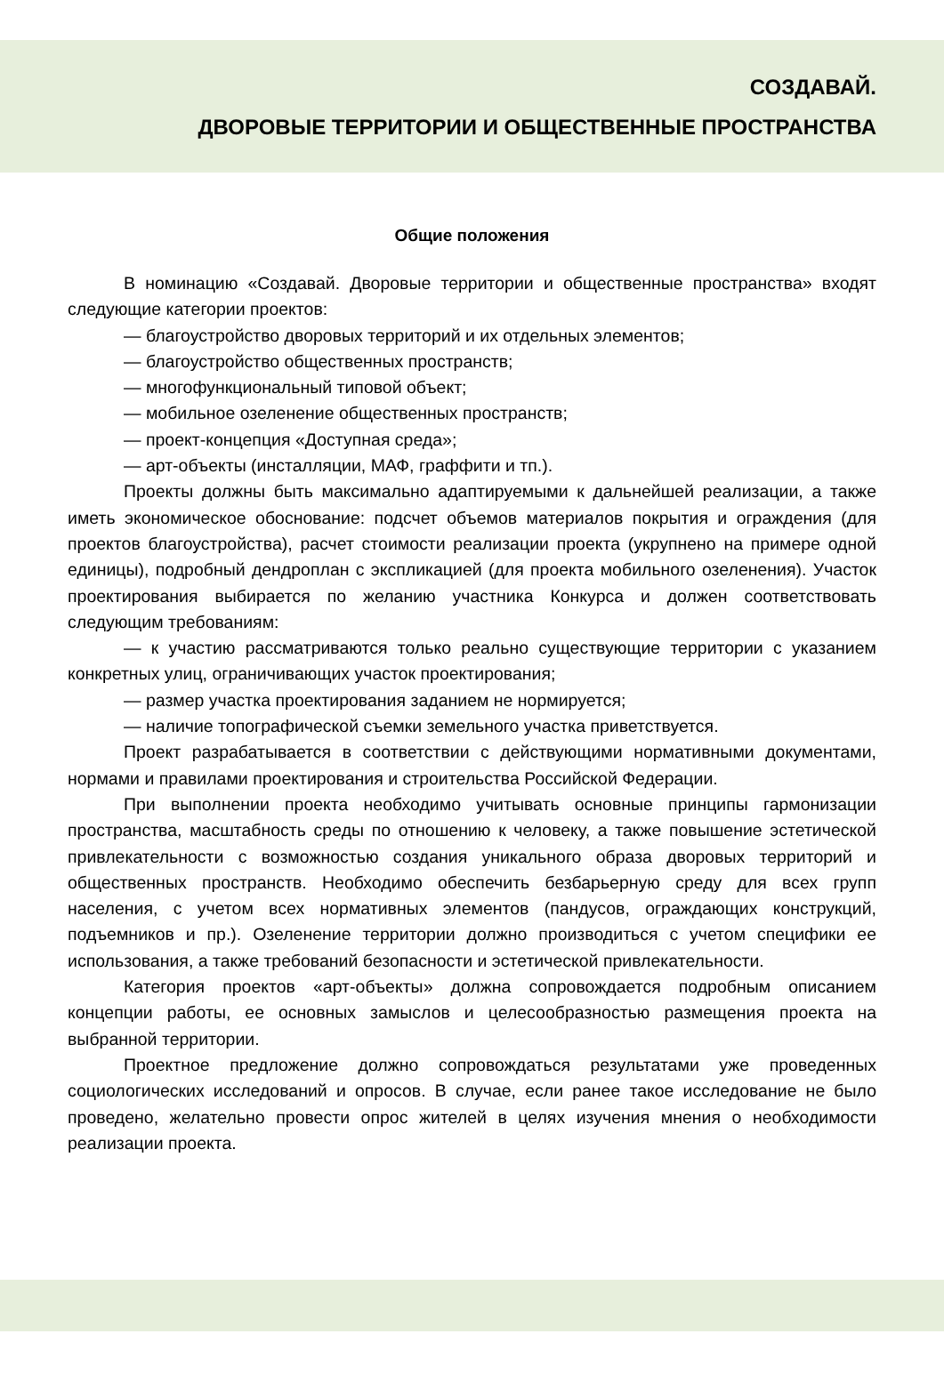СОЗДАВАЙ.
ДВОРОВЫЕ ТЕРРИТОРИИ И ОБЩЕСТВЕННЫЕ ПРОСТРАНСТВА
Общие положения
В номинацию «Создавай. Дворовые территории и общественные пространства» входят следующие категории проектов:
— благоустройство дворовых территорий и их отдельных элементов;
— благоустройство общественных пространств;
— многофункциональный типовой объект;
— мобильное озеленение общественных пространств;
— проект-концепция «Доступная среда»;
— арт-объекты (инсталляции, МАФ, граффити и тп.).
Проекты должны быть максимально адаптируемыми к дальнейшей реализации, а также иметь экономическое обоснование: подсчет объемов материалов покрытия и ограждения (для проектов благоустройства), расчет стоимости реализации проекта (укрупнено на примере одной единицы), подробный дендроплан с экспликацией (для проекта мобильного озеленения). Участок проектирования выбирается по желанию участника Конкурса и должен соответствовать следующим требованиям:
— к участию рассматриваются только реально существующие территории с указанием конкретных улиц, ограничивающих участок проектирования;
— размер участка проектирования заданием не нормируется;
— наличие топографической съемки земельного участка приветствуется.
Проект разрабатывается в соответствии с действующими нормативными документами, нормами и правилами проектирования и строительства Российской Федерации.
При выполнении проекта необходимо учитывать основные принципы гармонизации пространства, масштабность среды по отношению к человеку, а также повышение эстетической привлекательности с возможностью создания уникального образа дворовых территорий и общественных пространств. Необходимо обеспечить безбарьерную среду для всех групп населения, с учетом всех нормативных элементов (пандусов, ограждающих конструкций, подъемников и пр.). Озеленение территории должно производиться с учетом специфики ее использования, а также требований безопасности и эстетической привлекательности.
Категория проектов «арт-объекты» должна сопровождается подробным описанием концепции работы, ее основных замыслов и целесообразностью размещения проекта на выбранной территории.
Проектное предложение должно сопровождаться результатами уже проведенных социологических исследований и опросов. В случае, если ранее такое исследование не было проведено, желательно провести опрос жителей в целях изучения мнения о необходимости реализации проекта.